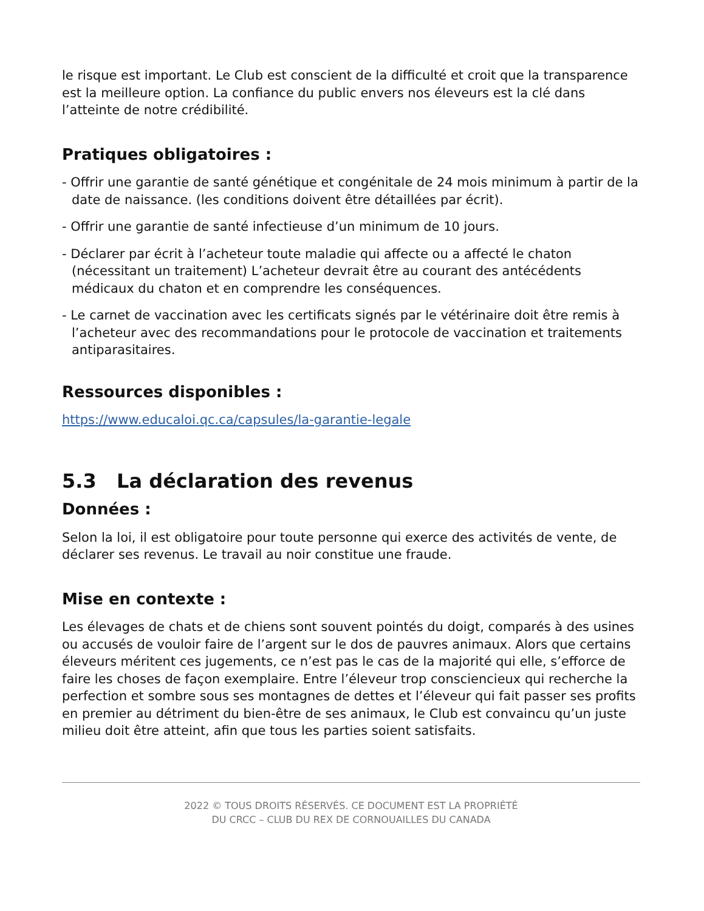le risque est important. Le Club est conscient de la difficulté et croit que la transparence est la meilleure option. La confiance du public envers nos éleveurs est la clé dans l’atteinte de notre crédibilité.
Pratiques obligatoires :
- Offrir une garantie de santé génétique et congénitale de 24 mois minimum à partir de la date de naissance. (les conditions doivent être détaillées par écrit).
- Offrir une garantie de santé infectieuse d’un minimum de 10 jours.
- Déclarer par écrit à l’acheteur toute maladie qui affecte ou a affecté le chaton (nécessitant un traitement) L’acheteur devrait être au courant des antécédents médicaux du chaton et en comprendre les conséquences.
- Le carnet de vaccination avec les certificats signés par le vétérinaire doit être remis à l’acheteur avec des recommandations pour le protocole de vaccination et traitements antiparasitaires.
Ressources disponibles :
https://www.educaloi.qc.ca/capsules/la-garantie-legale
5.3 La déclaration des revenus
Données :
Selon la loi, il est obligatoire pour toute personne qui exerce des activités de vente, de déclarer ses revenus. Le travail au noir constitue une fraude.
Mise en contexte :
Les élevages de chats et de chiens sont souvent pointés du doigt, comparés à des usines ou accusés de vouloir faire de l’argent sur le dos de pauvres animaux. Alors que certains éleveurs méritent ces jugements, ce n’est pas le cas de la majorité qui elle, s’efforce de faire les choses de façon exemplaire. Entre l’éleveur trop consciencieux qui recherche la perfection et sombre sous ses montagnes de dettes et l’éleveur qui fait passer ses profits en premier au détriment du bien-être de ses animaux, le Club est convaincu qu’un juste milieu doit être atteint, afin que tous les parties soient satisfaits.
2022 © TOUS DROITS RÉSERVÉS. CE DOCUMENT EST LA PROPRIÉTÉ
DU CRCC – CLUB DU REX DE CORNOUAILLES DU CANADA